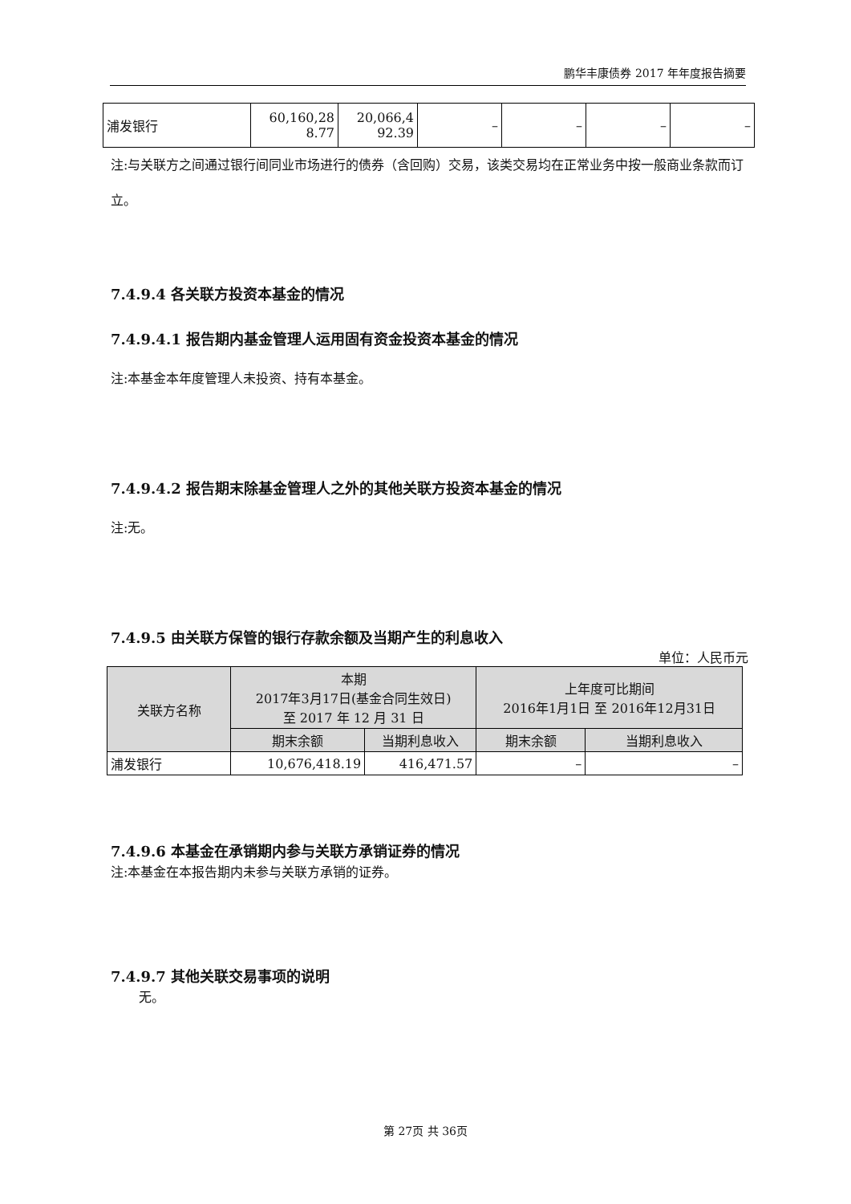鹏华丰康债券 2017 年年度报告摘要
| 浦发银行 | 60,160,28 8.77 | 20,066,4 92.39 | – | – | – | – |
注:与关联方之间通过银行间同业市场进行的债券（含回购）交易，该类交易均在正常业务中按一般商业条款而订立。
7.4.9.4 各关联方投资本基金的情况
7.4.9.4.1 报告期内基金管理人运用固有资金投资本基金的情况
注:本基金本年度管理人未投资、持有本基金。
7.4.9.4.2 报告期末除基金管理人之外的其他关联方投资本基金的情况
注:无。
7.4.9.5 由关联方保管的银行存款余额及当期产生的利息收入
单位：人民币元
| 关联方名称 | 本期 2017年3月17日(基金合同生效日) 至 2017 年 12 月 31 日 | | 上年度可比期间 2016年1月1日 至 2016年12月31日 | |
| --- | --- | --- | --- | --- |
| | 期末余额 | 当期利息收入 | 期末余额 | 当期利息收入 |
| 浦发银行 | 10,676,418.19 | 416,471.57 | – | – |
7.4.9.6 本基金在承销期内参与关联方承销证券的情况
注:本基金在本报告期内未参与关联方承销的证券。
7.4.9.7 其他关联交易事项的说明
无。
第 27页 共 36页